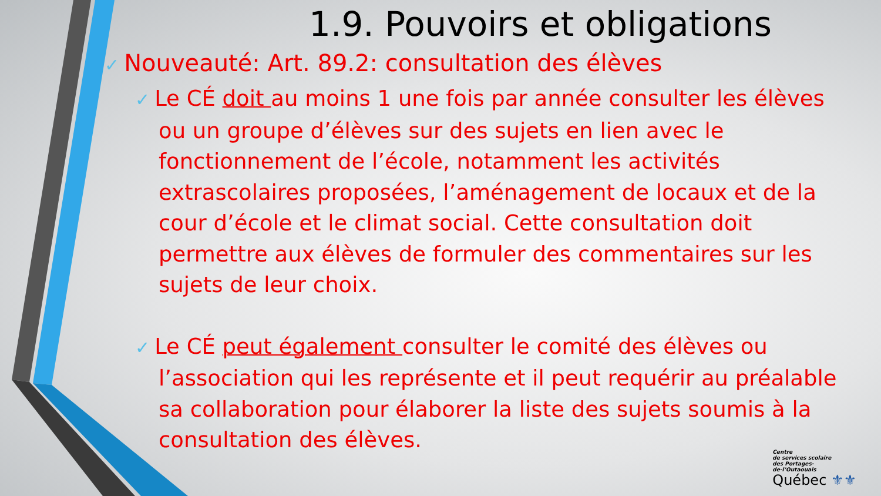1.9. Pouvoirs et obligations
✓ Nouveauté: Art. 89.2: consultation des élèves
✓ Le CÉ doit au moins 1 une fois par année consulter les élèves ou un groupe d’élèves sur des sujets en lien avec le fonctionnement de l’école, notamment les activités extrascolaires proposées, l’aménagement de locaux et de la cour d’école et le climat social. Cette consultation doit permettre aux élèves de formuler des commentaires sur les sujets de leur choix.
✓ Le CÉ peut également consulter le comité des élèves ou l’association qui les représente et il peut requérir au préalable sa collaboration pour élaborer la liste des sujets soumis à la consultation des élèves.
Centre
de services scolaire
des Portages-
de-l’Outaouais
Québec ⚜⚜